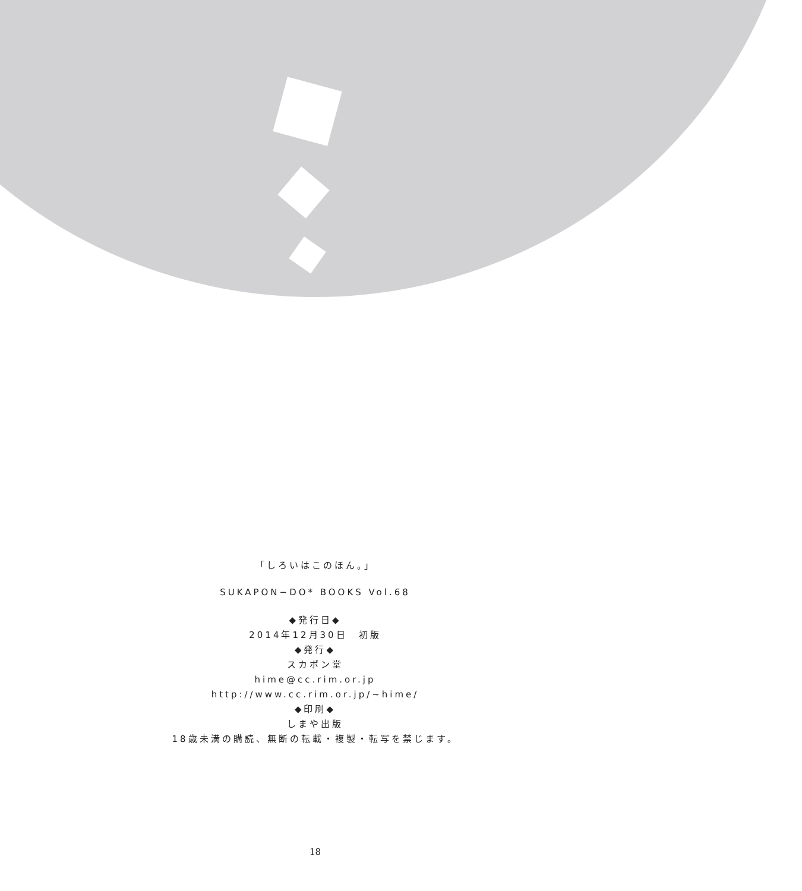「しろいはこのほん。」
SUKAPON−DO* BOOKS Vol.68
◆発行日◆
2014年12月30日　初版
◆発行◆
スカポン堂
hime@cc.rim.or.jp
http://www.cc.rim.or.jp/~hime/
◆印刷◆
しまや出版
18歳未満の購読、無断の転載・複製・転写を禁じます。
18